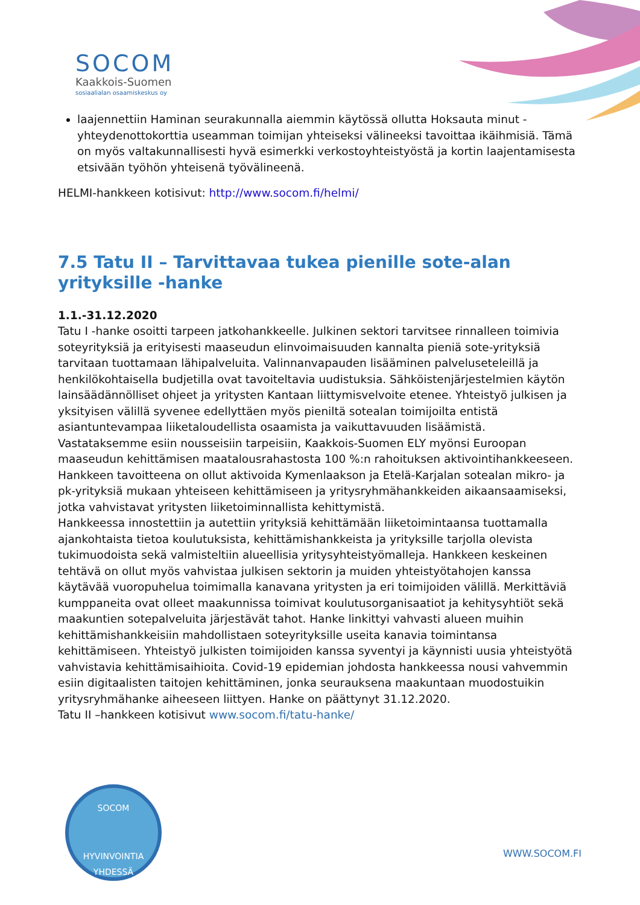SOCOM
Kaakkois-Suomen
sosiaalialan osaamiskeskus oy
laajennettiin Haminan seurakunnalla aiemmin käytössä ollutta Hoksauta minut -yhteydenottokorttia useamman toimijan yhteiseksi välineeksi tavoittaa ikäihmisiä. Tämä on myös valtakunnallisesti hyvä esimerkki verkostoyhteistyöstä ja kortin laajentamisesta etsivään työhön yhteisenä työvälineenä.
HELMI-hankkeen kotisivut: http://www.socom.fi/helmi/
7.5 Tatu II – Tarvittavaa tukea pienille sote-alan yrityksille -hanke
1.1.-31.12.2020
Tatu I -hanke osoitti tarpeen jatkohankkeelle. Julkinen sektori tarvitsee rinnalleen toimivia soteyrityksiä ja erityisesti maaseudun elinvoimaisuuden kannalta pieniä sote-yrityksiä tarvitaan tuottamaan lähipalveluita. Valinnanvapauden lisääminen palveluseteleillä ja henkilökohtaisella budjetilla ovat tavoiteltavia uudistuksia. Sähköistenjärjestelmien käytön lainsäädännölliset ohjeet ja yritysten Kantaan liittymisvelvoite etenee. Yhteistyö julkisen ja yksityisen välillä syvenee edellyttäen myös pieniltä sotealan toimijoilta entistä asiantuntevampaa liiketaloudellista osaamista ja vaikuttavuuden lisäämistä.
Vastataksemme esiin nousseisiin tarpeisiin, Kaakkois-Suomen ELY myönsi Euroopan maaseudun kehittämisen maatalousrahastosta 100 %:n rahoituksen aktivointihankkeeseen. Hankkeen tavoitteena on ollut aktivoida Kymenlaakson ja Etelä-Karjalan sotealan mikro- ja pk-yrityksiä mukaan yhteiseen kehittämiseen ja yritysryhmähankkeiden aikaansaamiseksi, jotka vahvistavat yritysten liiketoiminnallista kehittymistä.
Hankkeessa innostettiin ja autettiin yrityksiä kehittämään liiketoimintaansa tuottamalla ajankohtaista tietoa koulutuksista, kehittämishankkeista ja yrityksille tarjolla olevista tukimuodoista sekä valmisteltiin alueellisia yritysyhteistyömalleja. Hankkeen keskeinen tehtävä on ollut myös vahvistaa julkisen sektorin ja muiden yhteistyötahojen kanssa käytävää vuoropuhelua toimimalla kanavana yritysten ja eri toimijoiden välillä. Merkittäviä kumppaneita ovat olleet maakunnissa toimivat koulutusorganisaatiot ja kehitysyhtiöt sekä maakuntien sotepalveluita järjestävät tahot. Hanke linkittyi vahvasti alueen muihin kehittämishankkeisiin mahdollistaen soteyrityksille useita kanavia toimintansa kehittämiseen. Yhteistyö julkisten toimijoiden kanssa syventyi ja käynnisti uusia yhteistyötä vahvistavia kehittämisaihioita. Covid-19 epidemian johdosta hankkeessa nousi vahvemmin esiin digitaalisten taitojen kehittäminen, jonka seurauksena maakuntaan muodostuikin yritysryhmähanke aiheeseen liittyen. Hanke on päättynyt 31.12.2020.
Tatu II –hankkeen kotisivut www.socom.fi/tatu-hanke/
SOCOM
HYVINVOINTIA YHDESSÄ
WWW.SOCOM.FI